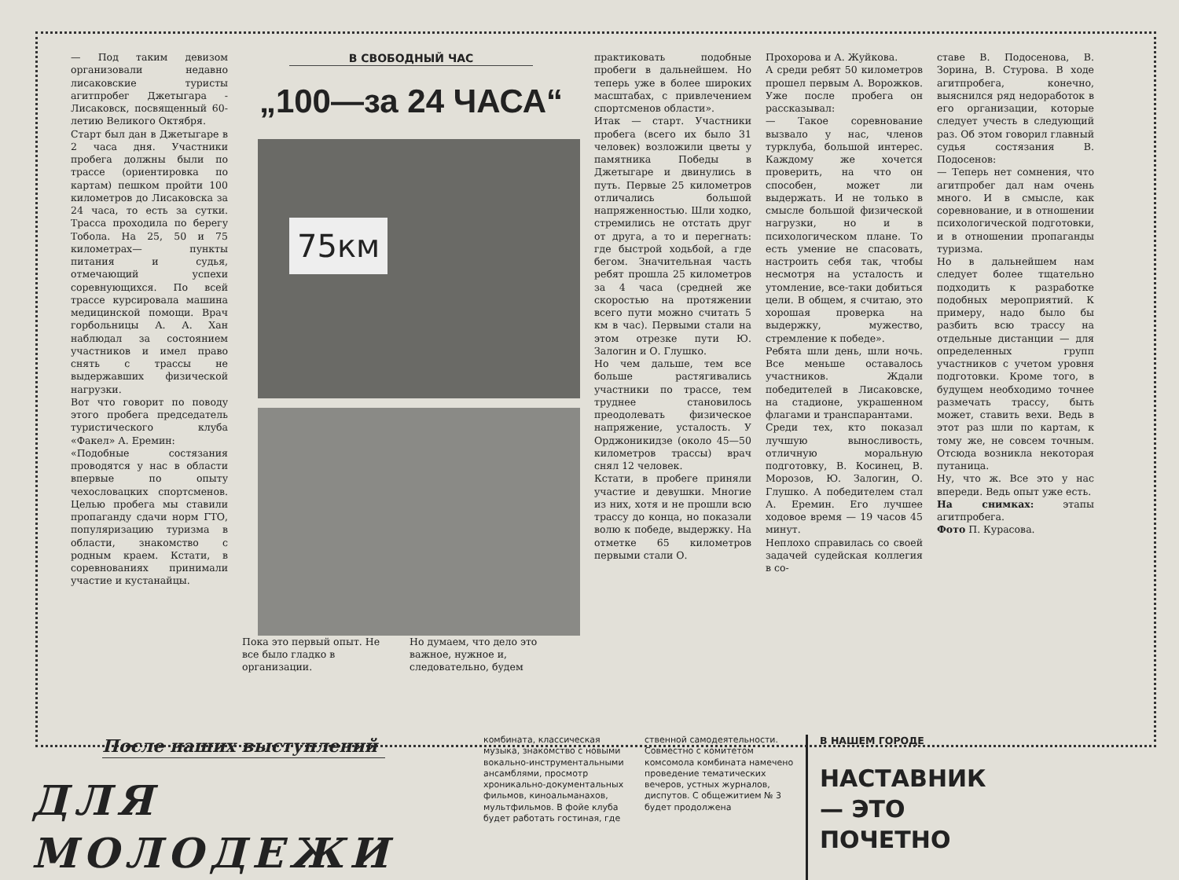— Под таким девизом организовали недавно лисаковские туристы агитпробег Джетыгара - Лисаковск, посвященный 60-летию Великого Октября.
Старт был дан в Джетыгаре в 2 часа дня. Участники пробега должны были по трассе (ориентировка по картам) пешком пройти 100 километров до Лисаковска за 24 часа, то есть за сутки. Трасса проходила по берегу Тобола. На 25, 50 и 75 километрах— пункты питания и судья, отмечающий успехи соревнующихся. По всей трассе курсировала машина медицинской помощи. Врач горбольницы А. А. Хан наблюдал за состоянием участников и имел право снять с трассы не выдержавших физической нагрузки.
Вот что говорит по поводу этого пробега председатель туристического клуба «Факел» А. Еремин:
«Подобные состязания проводятся у нас в области впервые по опыту чехословацких спортсменов. Целью пробега мы ставили пропаганду сдачи норм ГТО, популяризацию туризма в области, знакомство с родным краем. Кстати, в соревнованиях принимали участие и кустанайцы.
В СВОБОДНЫЙ ЧАС
„100—за 24 ЧАСА“
75км
Пока это первый опыт. Не все было гладко в организации.
Но думаем, что дело это важное, нужное и, следовательно, будем
практиковать подобные пробеги в дальнейшем. Но теперь уже в более широких масштабах, с привлечением спортсменов области».
Итак — старт. Участники пробега (всего их было 31 человек) возложили цветы у памятника Победы в Джетыгаре и двинулись в путь. Первые 25 километров отличались большой напряженностью. Шли ходко, стремились не отстать друг от друга, а то и перегнать: где быстрой ходьбой, а где бегом. Значительная часть ребят прошла 25 километров за 4 часа (средней же скоростью на протяжении всего пути можно считать 5 км в час). Первыми стали на этом отрезке пути Ю. Залогин и О. Глушко.
Но чем дальше, тем все больше растягивались участники по трассе, тем труднее становилось преодолевать физическое напряжение, усталость. У Орджоникидзе (около 45—50 километров трассы) врач снял 12 человек.
Кстати, в пробеге приняли участие и девушки. Многие из них, хотя и не прошли всю трассу до конца, но показали волю к победе, выдержку. На отметке 65 километров первыми стали О.
Прохорова и А. Жуйкова.
А среди ребят 50 километров прошел первым А. Ворожков. Уже после пробега он рассказывал:
— Такое соревнование вызвало у нас, членов турклуба, большой интерес. Каждому же хочется проверить, на что он способен, может ли выдержать. И не только в смысле большой физической нагрузки, но и в психологическом плане. То есть умение не спасовать, настроить себя так, чтобы несмотря на усталость и утомление, все-таки добиться цели. В общем, я считаю, это хорошая проверка на выдержку, мужество, стремление к победе».
Ребята шли день, шли ночь. Все меньше оставалось участников. Ждали победителей в Лисаковске, на стадионе, украшенном флагами и транспарантами.
Среди тех, кто показал лучшую выносливость, отличную моральную подготовку, В. Косинец, В. Морозов, Ю. Залогин, О. Глушко. А победителем стал А. Еремин. Его лучшее ходовое время — 19 часов 45 минут.
Неплохо справилась со своей задачей судейская коллегия в со-
ставе В. Подосенова, В. Зорина, В. Стурова. В ходе агитпробега, конечно, выяснился ряд недоработок в его организации, которые следует учесть в следующий раз. Об этом говорил главный судья состязания В. Подосенов:
— Теперь нет сомнения, что агитпробег дал нам очень много. И в смысле, как соревнование, и в отношении психологической подготовки, и в отношении пропаганды туризма.
Но в дальнейшем нам следует более тщательно подходить к разработке подобных мероприятий. К примеру, надо было бы разбить всю трассу на отдельные дистанции — для определенных групп участников с учетом уровня подготовки. Кроме того, в будущем необходимо точнее размечать трассу, быть может, ставить вехи. Ведь в этот раз шли по картам, к тому же, не совсем точным. Отсюда возникла некоторая путаница.
Ну, что ж. Все это у нас впереди. Ведь опыт уже есть.
На снимках: этапы агитпробега.
Фото П. Курасова.
После наших выступлений
ДЛЯ МОЛОДЕЖИ
комбината, классическая музыка, знакомство с новыми вокально-инструментальными ансамблями, просмотр хроникально-документальных фильмов, киноальманахов, мультфильмов. В фойе клуба будет работать гостиная, где
ственной самодеятельности.
Совместно с комитетом комсомола комбината намечено проведение тематических вечеров, устных журналов, диспутов. С общежитием № 3 будет продолжена
В НАШЕМ ГОРОДЕ
НАСТАВНИК— ЭТО ПОЧЕТНО